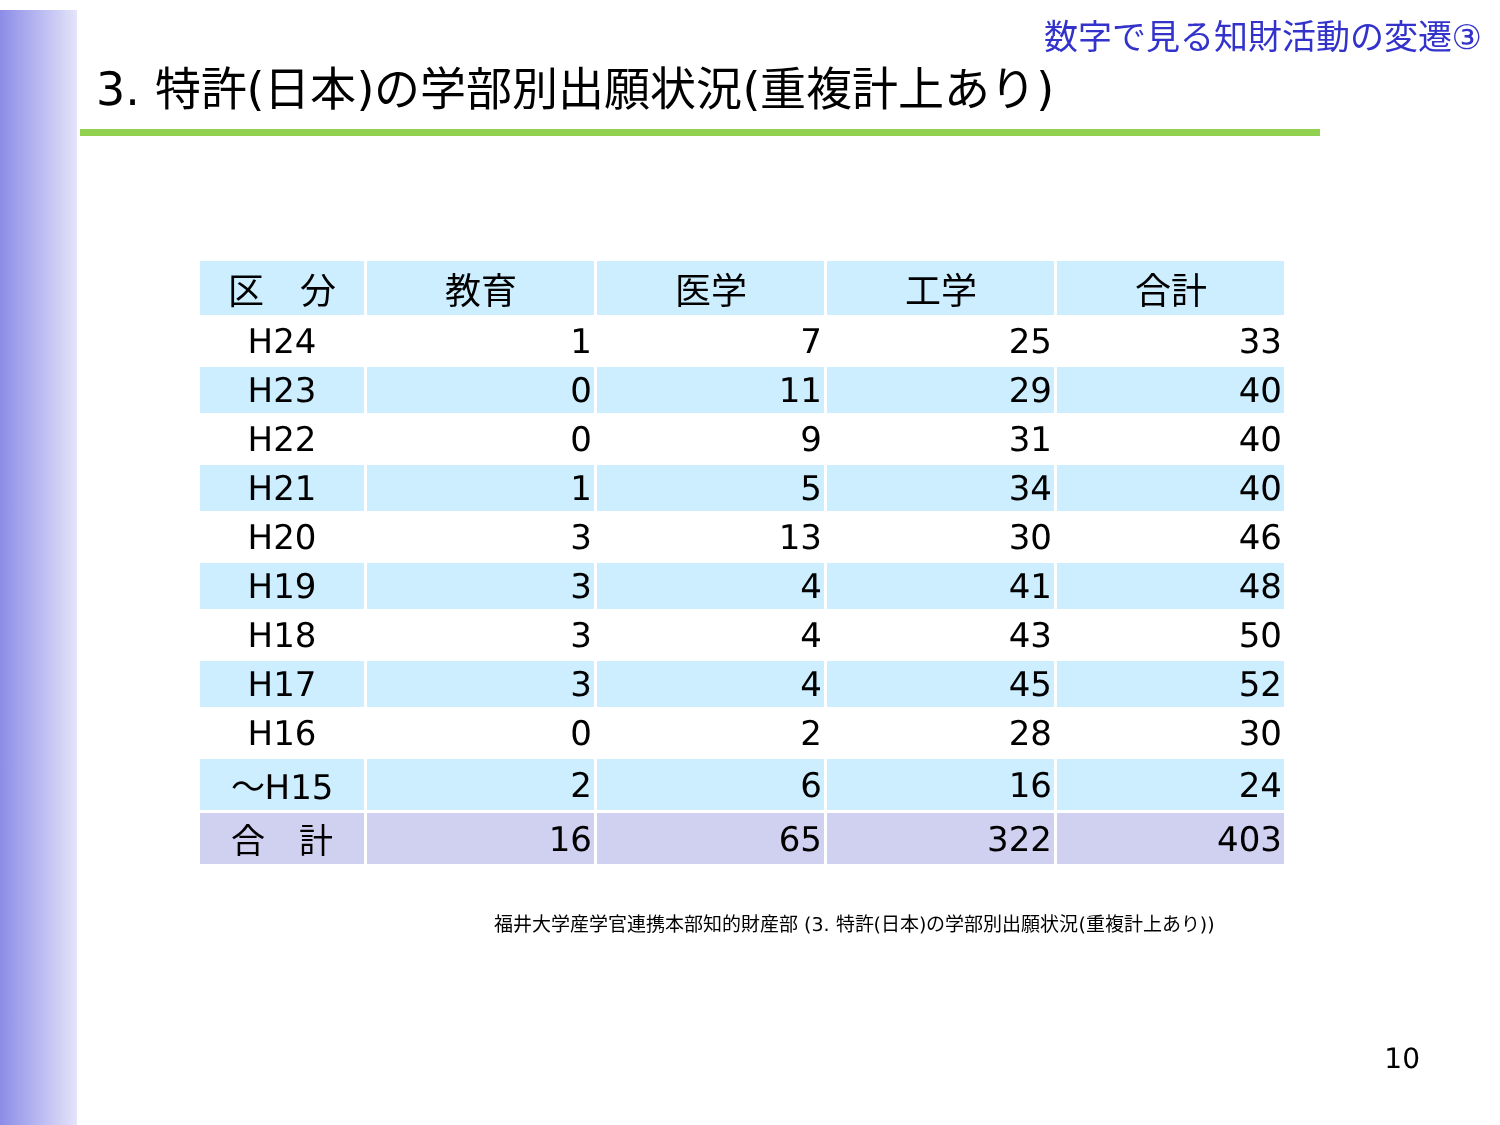数字で見る知財活動の変遷③
3. 特許(日本)の学部別出願状況(重複計上あり)
| 区 分 | 教育 | 医学 | 工学 | 合計 |
| --- | --- | --- | --- | --- |
| H24 | 1 | 7 | 25 | 33 |
| H23 | 0 | 11 | 29 | 40 |
| H22 | 0 | 9 | 31 | 40 |
| H21 | 1 | 5 | 34 | 40 |
| H20 | 3 | 13 | 30 | 46 |
| H19 | 3 | 4 | 41 | 48 |
| H18 | 3 | 4 | 43 | 50 |
| H17 | 3 | 4 | 45 | 52 |
| H16 | 0 | 2 | 28 | 30 |
| ～H15 | 2 | 6 | 16 | 24 |
| 合 計 | 16 | 65 | 322 | 403 |
福井大学産学官連携本部知的財産部 (3. 特許(日本)の学部別出願状況(重複計上あり))
10